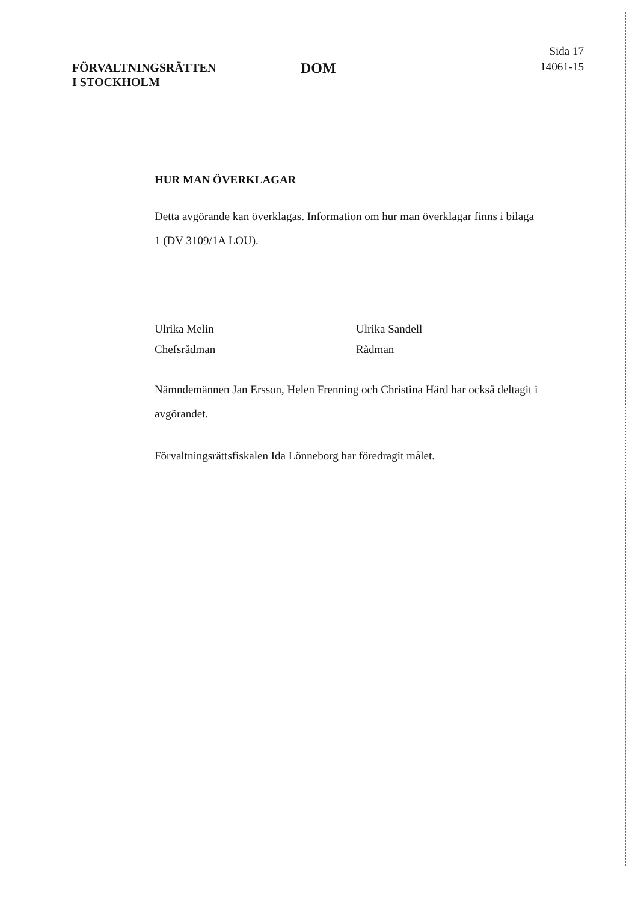FÖRVALTNINGSRÄTTEN
I STOCKHOLM
DOM
Sida 17
14061-15
HUR MAN ÖVERKLAGAR
Detta avgörande kan överklagas. Information om hur man överklagar finns i bilaga 1 (DV 3109/1A LOU).
Ulrika Melin
Chefsrådman
Ulrika Sandell
Rådman
Nämndemännen Jan Ersson, Helen Frenning och Christina Härd har också deltagit i avgörandet.
Förvaltningsrättsfiskalen Ida Lönneborg har föredragit målet.